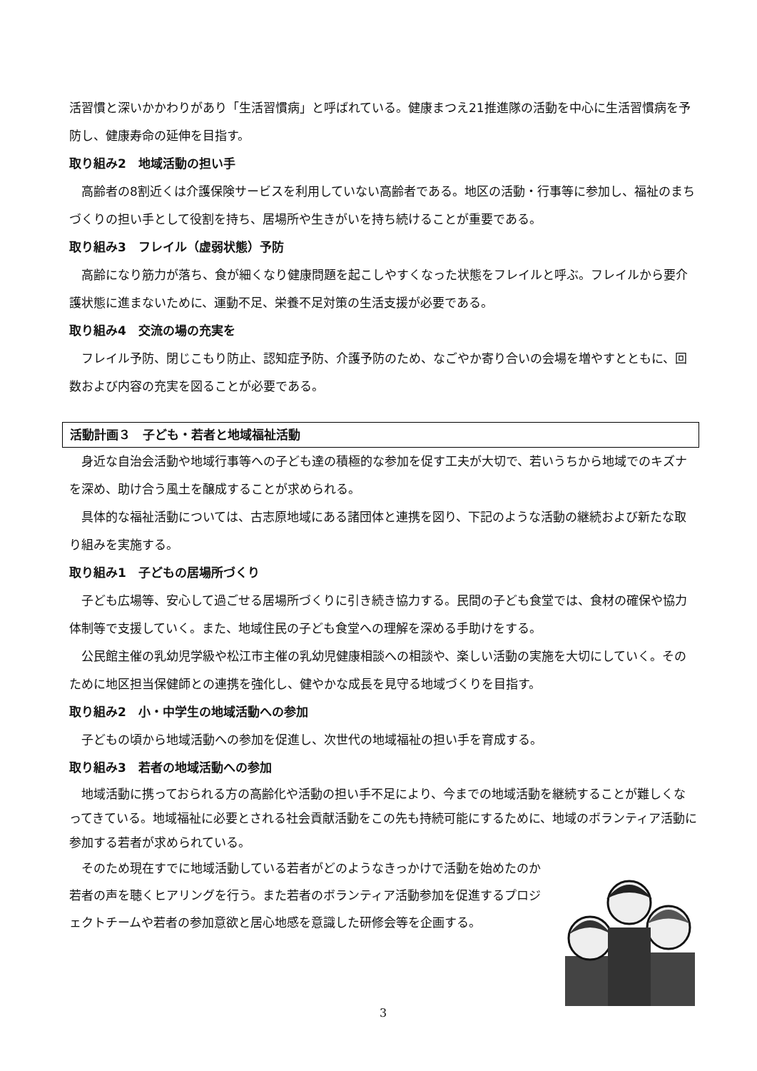活習慣と深いかかわりがあり「生活習慣病」と呼ばれている。健康まつえ21推進隊の活動を中心に生活習慣病を予防し、健康寿命の延伸を目指す。
取り組み2　地域活動の担い手
　高齢者の8割近くは介護保険サービスを利用していない高齢者である。地区の活動・行事等に参加し、福祉のまちづくりの担い手として役割を持ち、居場所や生きがいを持ち続けることが重要である。
取り組み3　フレイル（虚弱状態）予防
　高齢になり筋力が落ち、食が細くなり健康問題を起こしやすくなった状態をフレイルと呼ぶ。フレイルから要介護状態に進まないために、運動不足、栄養不足対策の生活支援が必要である。
取り組み4　交流の場の充実を
　フレイル予防、閉じこもり防止、認知症予防、介護予防のため、なごやか寄り合いの会場を増やすとともに、回数および内容の充実を図ることが必要である。
活動計画３　子ども・若者と地域福祉活動
　身近な自治会活動や地域行事等への子ども達の積極的な参加を促す工夫が大切で、若いうちから地域でのキズナを深め、助け合う風土を醸成することが求められる。
　具体的な福祉活動については、古志原地域にある諸団体と連携を図り、下記のような活動の継続および新たな取り組みを実施する。
取り組み1　子どもの居場所づくり
　子ども広場等、安心して過ごせる居場所づくりに引き続き協力する。民間の子ども食堂では、食材の確保や協力体制等で支援していく。また、地域住民の子ども食堂への理解を深める手助けをする。
　公民館主催の乳幼児学級や松江市主催の乳幼児健康相談への相談や、楽しい活動の実施を大切にしていく。そのために地区担当保健師との連携を強化し、健やかな成長を見守る地域づくりを目指す。
取り組み2　小・中学生の地域活動への参加
　子どもの頃から地域活動への参加を促進し、次世代の地域福祉の担い手を育成する。
取り組み3　若者の地域活動への参加
　地域活動に携っておられる方の高齢化や活動の担い手不足により、今までの地域活動を継続することが難しくなってきている。地域福祉に必要とされる社会貢献活動をこの先も持続可能にするために、地域のボランティア活動に参加する若者が求められている。
　そのため現在すでに地域活動している若者がどのようなきっかけで活動を始めたのか若者の声を聴くヒアリングを行う。また若者のボランティア活動参加を促進するプロジェクトチームや若者の参加意欲と居心地感を意識した研修会等を企画する。
3